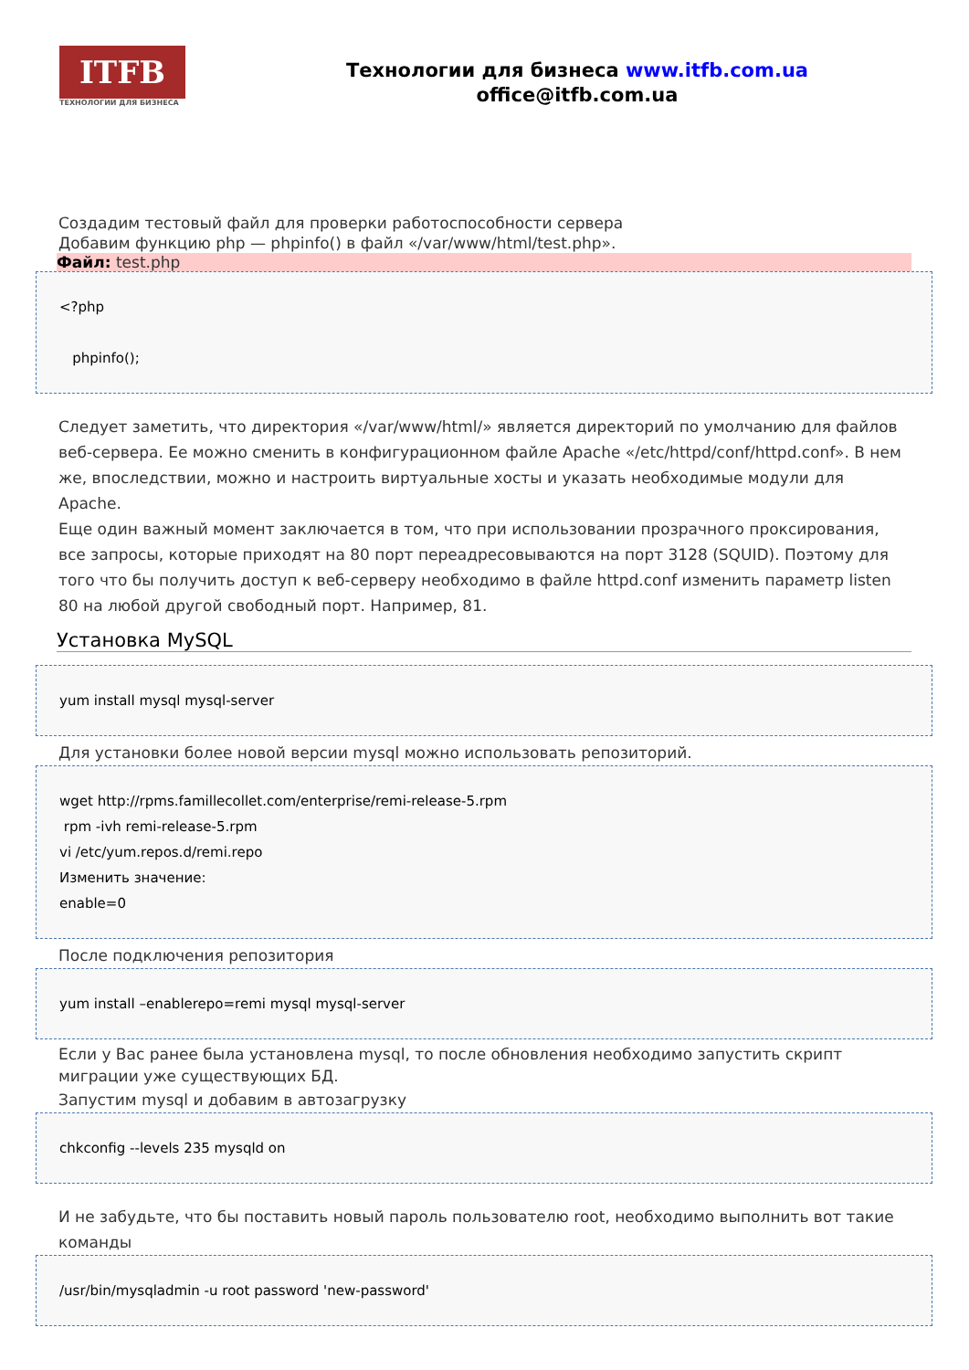ITFB
ТЕХНОЛОГИИ ДЛЯ БИЗНЕСА
Технологии для бизнеса www.itfb.com.ua
office@itfb.com.ua
Создадим тестовый файл для проверки работоспособности сервера
Добавим функцию php — phpinfo() в файл «/var/www/html/test.php».
Файл: test.php
<?php
phpinfo();
Следует заметить, что директория «/var/www/html/» является директорий по умолчанию для файлов веб-сервера. Ее можно сменить в конфигурационном файле Apache «/etc/httpd/conf/httpd.conf». В нем же, впоследствии, можно и настроить виртуальные хосты и указать необходимые модули для Apache.
Еще один важный момент заключается в том, что при использовании прозрачного проксирования, все запросы, которые приходят на 80 порт переадресовываются на порт 3128 (SQUID). Поэтому для того что бы получить доступ к веб-серверу необходимо в файле httpd.conf изменить параметр listen 80 на любой другой свободный порт. Например, 81.
Установка MySQL
yum install mysql mysql-server
Для установки более новой версии mysql можно использовать репозиторий.
wget http://rpms.famillecollet.com/enterprise/remi-release-5.rpm
rpm -ivh remi-release-5.rpm
vi /etc/yum.repos.d/remi.repo
Изменить значение:
enable=0
После подключения репозитория
yum install –enablerepo=remi mysql mysql-server
Если у Вас ранее была установлена mysql, то после обновления необходимо запустить скрипт миграции уже существующих БД.
Запустим mysql и добавим в автозагрузку
chkconfig --levels 235 mysqld on
И не забудьте, что бы поставить новый пароль пользователю root, необходимо выполнить вот такие команды
/usr/bin/mysqladmin -u root password 'new-password'